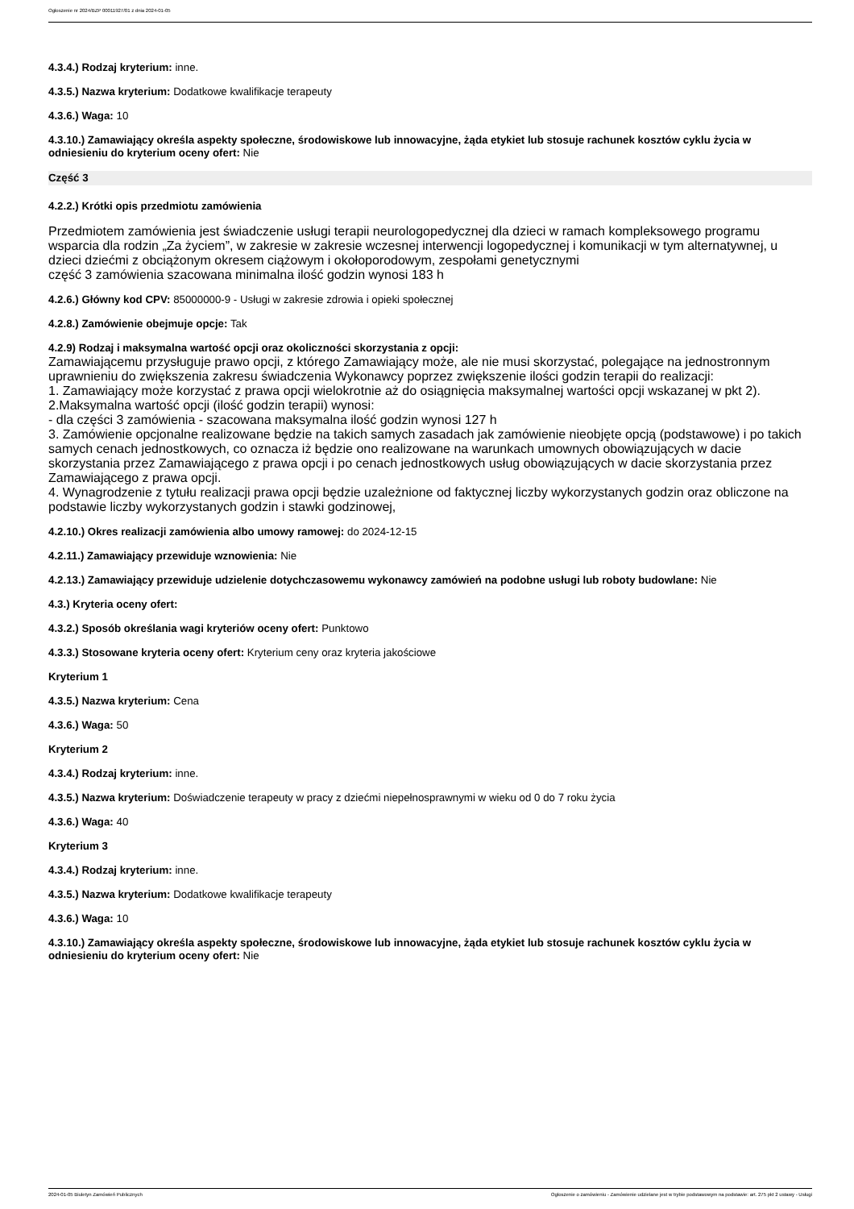Ogłoszenie nr 2024/BZP 00011927/01 z dnia 2024-01-05
4.3.4.) Rodzaj kryterium: inne.
4.3.5.) Nazwa kryterium: Dodatkowe kwalifikacje terapeuty
4.3.6.) Waga: 10
4.3.10.) Zamawiający określa aspekty społeczne, środowiskowe lub innowacyjne, żąda etykiet lub stosuje rachunek kosztów cyklu życia w odniesieniu do kryterium oceny ofert: Nie
Część 3
4.2.2.) Krótki opis przedmiotu zamówienia
Przedmiotem zamówienia jest świadczenie usługi terapii neurologopedycznej dla dzieci w ramach kompleksowego programu wsparcia dla rodzin „Za życiem”, w zakresie w zakresie wczesnej interwencji logopedycznej i komunikacji w tym alternatywnej, u dzieci dziećmi z obciążonym okresem ciążowym i okołoporodowym, zespołami genetycznymi
część 3 zamówienia szacowana minimalna ilość godzin wynosi 183 h
4.2.6.) Główny kod CPV: 85000000-9 - Usługi w zakresie zdrowia i opieki społecznej
4.2.8.) Zamówienie obejmuje opcje: Tak
4.2.9) Rodzaj i maksymalna wartość opcji oraz okoliczności skorzystania z opcji:
Zamawiającemu przysługuje prawo opcji, z którego Zamawiający może, ale nie musi skorzystać, polegające na jednostronnym uprawnieniu do zwiększenia zakresu świadczenia Wykonawcy poprzez zwiększenie ilości godzin terapii do realizacji:
1. Zamawiający może korzystać z prawa opcji wielokrotnie aż do osiągnięcia maksymalnej wartości opcji wskazanej w pkt 2).
2.Maksymalna wartość opcji (ilość godzin terapii) wynosi:
- dla części 3 zamówienia - szacowana maksymalna ilość godzin wynosi 127 h
3. Zamówienie opcjonalne realizowane będzie na takich samych zasadach jak zamówienie nieobjęte opcją (podstawowe) i po takich samych cenach jednostkowych, co oznacza iż będzie ono realizowane na warunkach umownych obowiązujących w dacie skorzystania przez Zamawiającego z prawa opcji i po cenach jednostkowych usług obowiązujących w dacie skorzystania przez Zamawiającego z prawa opcji.
4. Wynagrodzenie z tytułu realizacji prawa opcji będzie uzależnione od faktycznej liczby wykorzystanych godzin oraz obliczone na podstawie liczby wykorzystanych godzin i stawki godzinowej,
4.2.10.) Okres realizacji zamówienia albo umowy ramowej: do 2024-12-15
4.2.11.) Zamawiający przewiduje wznowienia: Nie
4.2.13.) Zamawiający przewiduje udzielenie dotychczasowemu wykonawcy zamówień na podobne usługi lub roboty budowlane: Nie
4.3.) Kryteria oceny ofert:
4.3.2.) Sposób określania wagi kryteriów oceny ofert: Punktowo
4.3.3.) Stosowane kryteria oceny ofert: Kryterium ceny oraz kryteria jakościowe
Kryterium 1
4.3.5.) Nazwa kryterium: Cena
4.3.6.) Waga: 50
Kryterium 2
4.3.4.) Rodzaj kryterium: inne.
4.3.5.) Nazwa kryterium: Doświadczenie terapeuty w pracy z dziećmi niepełnosprawnymi w wieku od 0 do 7 roku życia
4.3.6.) Waga: 40
Kryterium 3
4.3.4.) Rodzaj kryterium: inne.
4.3.5.) Nazwa kryterium: Dodatkowe kwalifikacje terapeuty
4.3.6.) Waga: 10
4.3.10.) Zamawiający określa aspekty społeczne, środowiskowe lub innowacyjne, żąda etykiet lub stosuje rachunek kosztów cyklu życia w odniesieniu do kryterium oceny ofert: Nie
2024-01-05 Biuletyn Zamówień Publicznych Ogłoszenie o zamówieniu - Zamówienie udzielane jest w trybie podstawowym na podstawie: art. 275 pkt 2 ustawy - Usługi